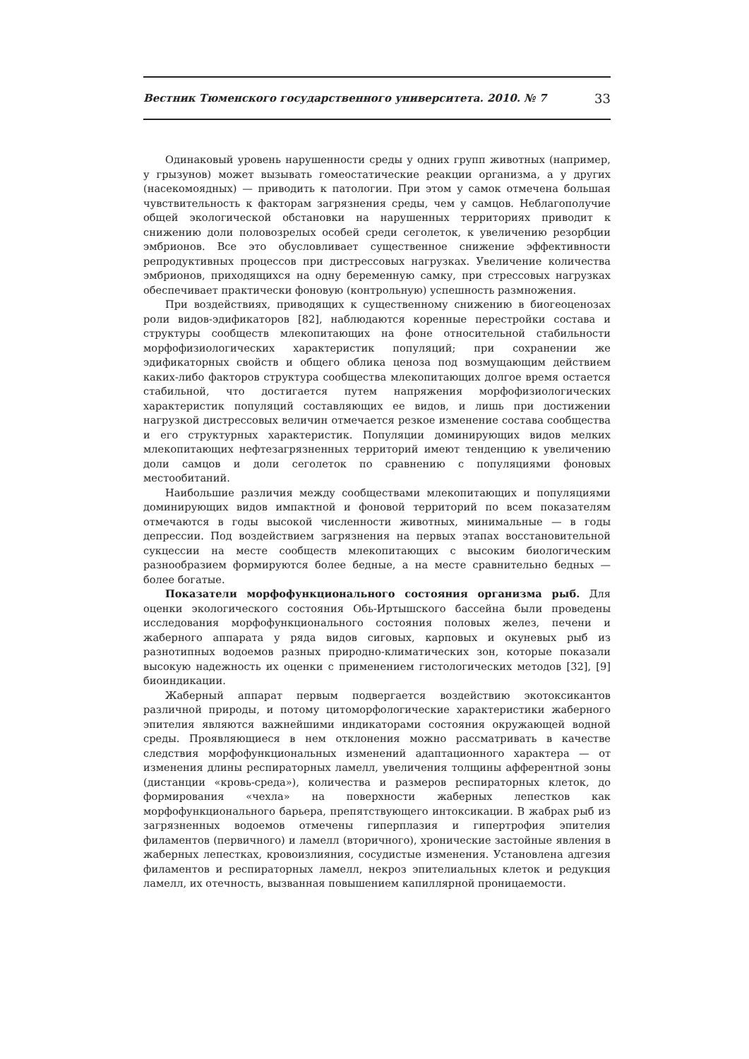Вестник Тюменского государственного университета. 2010. № 7 33
Одинаковый уровень нарушенности среды у одних групп животных (например, у грызунов) может вызывать гомеостатические реакции организма, а у других (насекомоядных) — приводить к патологии. При этом у самок отмечена большая чувствительность к факторам загрязнения среды, чем у самцов. Неблагополучие общей экологической обстановки на нарушенных территориях приводит к снижению доли половозрелых особей среди сеголеток, к увеличению резорбции эмбрионов. Все это обусловливает существенное снижение эффективности репродуктивных процессов при дистрессовых нагрузках. Увеличение количества эмбрионов, приходящихся на одну беременную самку, при стрессовых нагрузках обеспечивает практически фоновую (контрольную) успешность размножения.
При воздействиях, приводящих к существенному снижению в биогеоценозах роли видов-эдификаторов [82], наблюдаются коренные перестройки состава и структуры сообществ млекопитающих на фоне относительной стабильности морфофизиологических характеристик популяций; при сохранении же эдификаторных свойств и общего облика ценоза под возмущающим действием каких-либо факторов структура сообщества млекопитающих долгое время остается стабильной, что достигается путем напряжения морфофизиологических характеристик популяций составляющих ее видов, и лишь при достижении нагрузкой дистрессовых величин отмечается резкое изменение состава сообщества и его структурных характеристик. Популяции доминирующих видов мелких млекопитающих нефтезагрязненных территорий имеют тенденцию к увеличению доли самцов и доли сеголеток по сравнению с популяциями фоновых местообитаний.
Наибольшие различия между сообществами млекопитающих и популяциями доминирующих видов импактной и фоновой территорий по всем показателям отмечаются в годы высокой численности животных, минимальные — в годы депрессии. Под воздействием загрязнения на первых этапах восстановительной сукцессии на месте сообществ млекопитающих с высоким биологическим разнообразием формируются более бедные, а на месте сравнительно бедных — более богатые.
Показатели морфофункционального состояния организма рыб. Для оценки экологического состояния Обь-Иртышского бассейна были проведены исследования морфофункционального состояния половых желез, печени и жаберного аппарата у ряда видов сиговых, карповых и окуневых рыб из разнотипных водоемов разных природно-климатических зон, которые показали высокую надежность их оценки с применением гистологических методов [32], [9] биоиндикации.
Жаберный аппарат первым подвергается воздействию экотоксикантов различной природы, и потому цитоморфологические характеристики жаберного эпителия являются важнейшими индикаторами состояния окружающей водной среды. Проявляющиеся в нем отклонения можно рассматривать в качестве следствия морфофункциональных изменений адаптационного характера — от изменения длины респираторных ламелл, увеличения толщины афферентной зоны (дистанции «кровь-среда»), количества и размеров респираторных клеток, до формирования «чехла» на поверхности жаберных лепестков как морфофункционального барьера, препятствующего интоксикации. В жабрах рыб из загрязненных водоемов отмечены гиперплазия и гипертрофия эпителия филаментов (первичного) и ламелл (вторичного), хронические застойные явления в жаберных лепестках, кровоизлияния, сосудистые изменения. Установлена адгезия филаментов и респираторных ламелл, некроз эпителиальных клеток и редукция ламелл, их отечность, вызванная повышением капиллярной проницаемости.